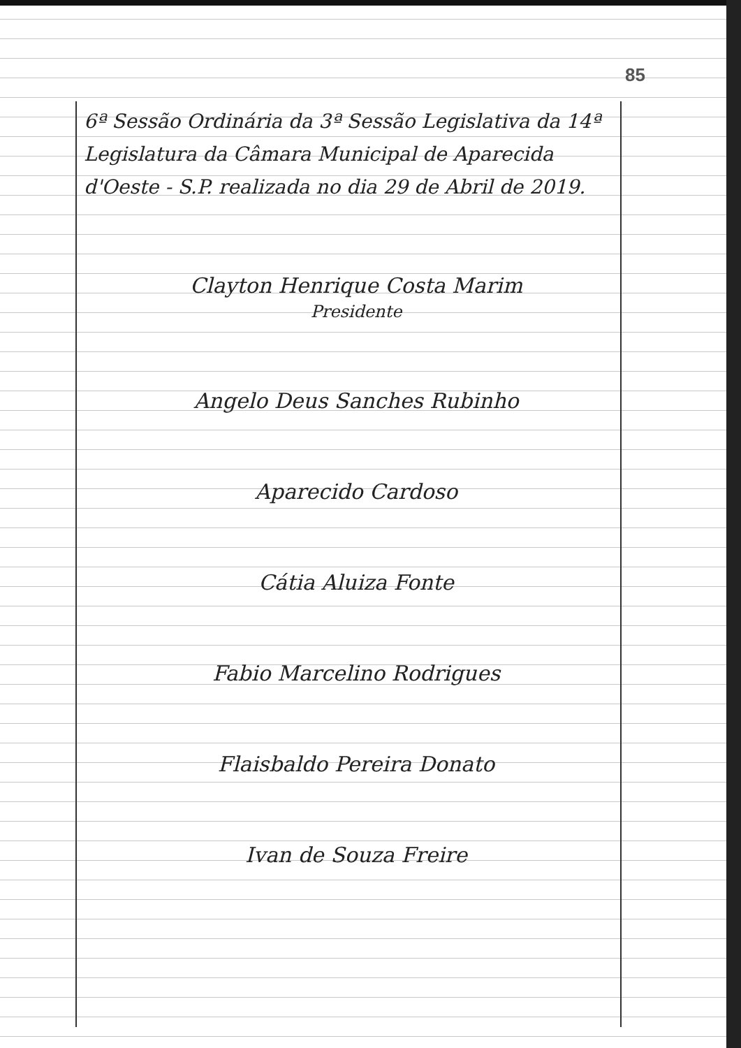85
6ª Sessão Ordinária da 3ª Sessão Legislativa da 14ª Legislatura da Câmara Municipal de Aparecida d'Oeste - S.P. realizada no dia 29 de Abril de 2019.
Clayton Henrique Costa Marim
Presidente
Angelo Deus Sanches Rubinho
Aparecido Cardoso
Cátia Aluiza Fonte
Fabio Marcelino Rodrigues
Flaisbaldo Pereira Donato
Ivan de Souza Freire